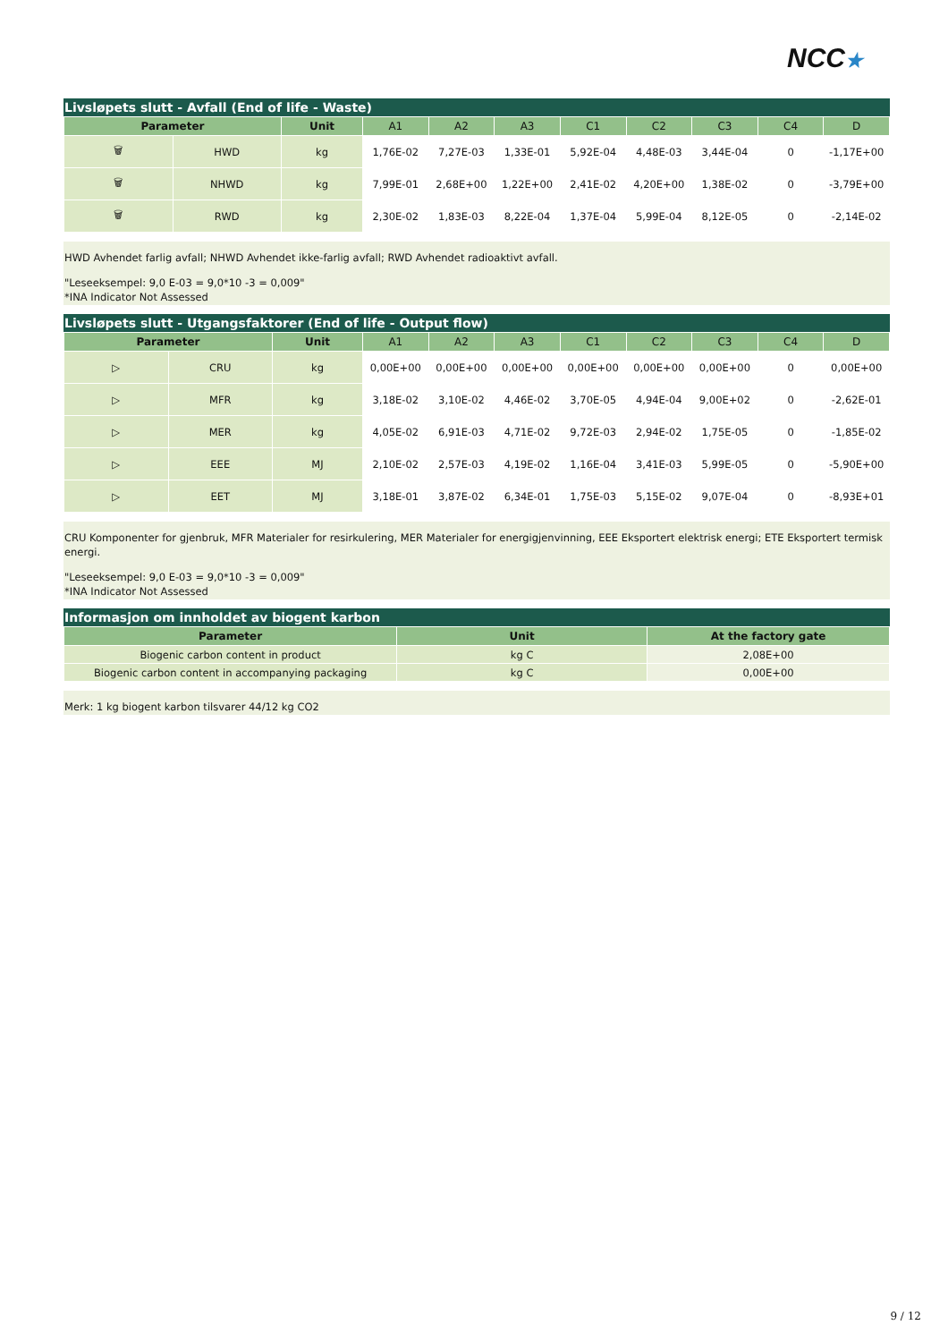NCC★
Livsløpets slutt - Avfall (End of life - Waste)
| Parameter | | Unit | A1 | A2 | A3 | C1 | C2 | C3 | C4 | D |
| --- | --- | --- | --- | --- | --- | --- | --- | --- | --- | --- |
| 🗑 | HWD | kg | 1,76E-02 | 7,27E-03 | 1,33E-01 | 5,92E-04 | 4,48E-03 | 3,44E-04 | 0 | -1,17E+00 |
| 🗑 | NHWD | kg | 7,99E-01 | 2,68E+00 | 1,22E+00 | 2,41E-02 | 4,20E+00 | 1,38E-02 | 0 | -3,79E+00 |
| 🗑 | RWD | kg | 2,30E-02 | 1,83E-03 | 8,22E-04 | 1,37E-04 | 5,99E-04 | 8,12E-05 | 0 | -2,14E-02 |
HWD Avhendet farlig avfall; NHWD Avhendet ikke-farlig avfall; RWD Avhendet radioaktivt avfall.
"Leseeksempel: 9,0 E-03 = 9,0*10 -3 = 0,009"
*INA Indicator Not Assessed
Livsløpets slutt - Utgangsfaktorer (End of life - Output flow)
| Parameter | | Unit | A1 | A2 | A3 | C1 | C2 | C3 | C4 | D |
| --- | --- | --- | --- | --- | --- | --- | --- | --- | --- | --- |
| ▷ | CRU | kg | 0,00E+00 | 0,00E+00 | 0,00E+00 | 0,00E+00 | 0,00E+00 | 0,00E+00 | 0 | 0,00E+00 |
| ▷ | MFR | kg | 3,18E-02 | 3,10E-02 | 4,46E-02 | 3,70E-05 | 4,94E-04 | 9,00E+02 | 0 | -2,62E-01 |
| ▷ | MER | kg | 4,05E-02 | 6,91E-03 | 4,71E-02 | 9,72E-03 | 2,94E-02 | 1,75E-05 | 0 | -1,85E-02 |
| ▷ | EEE | MJ | 2,10E-02 | 2,57E-03 | 4,19E-02 | 1,16E-04 | 3,41E-03 | 5,99E-05 | 0 | -5,90E+00 |
| ▷ | EET | MJ | 3,18E-01 | 3,87E-02 | 6,34E-01 | 1,75E-03 | 5,15E-02 | 9,07E-04 | 0 | -8,93E+01 |
CRU Komponenter for gjenbruk, MFR Materialer for resirkulering, MER Materialer for energigjenvinning, EEE Eksportert elektrisk energi; ETE Eksportert termisk energi.
"Leseeksempel: 9,0 E-03 = 9,0*10 -3 = 0,009"
*INA Indicator Not Assessed
Informasjon om innholdet av biogent karbon
| Parameter | Unit | At the factory gate |
| --- | --- | --- |
| Biogenic carbon content in product | kg C | 2,08E+00 |
| Biogenic carbon content in accompanying packaging | kg C | 0,00E+00 |
Merk: 1 kg biogent karbon tilsvarer 44/12 kg CO2
9 / 12